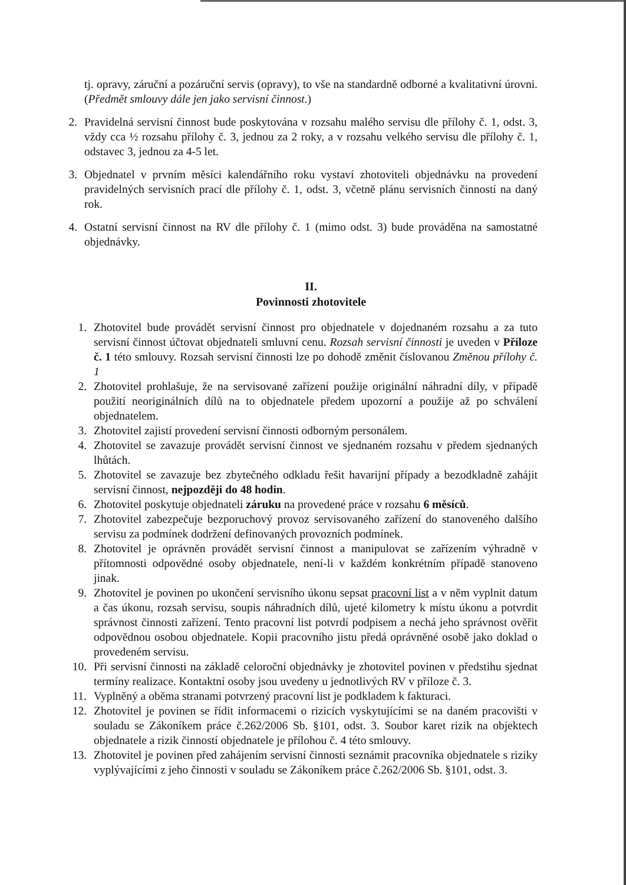tj. opravy, záruční a pozáruční servis (opravy), to vše na standardně odborné a kvalitativní úrovni. (Předmět smlouvy dále jen jako servisní činnost.)
2. Pravidelná servisní činnost bude poskytována v rozsahu malého servisu dle přílohy č. 1, odst. 3, vždy cca ½ rozsahu přílohy č. 3, jednou za 2 roky, a v rozsahu velkého servisu dle přílohy č. 1, odstavec 3, jednou za 4-5 let.
3. Objednatel v prvním měsíci kalendářního roku vystaví zhotoviteli objednávku na provedení pravidelných servisních prací dle přílohy č. 1, odst. 3, včetně plánu servisních činností na daný rok.
4. Ostatní servisní činnost na RV dle přílohy č. 1 (mimo odst. 3) bude prováděna na samostatné objednávky.
II.
Povinnosti zhotovitele
1. Zhotovitel bude provádět servisní činnost pro objednatele v dojednaném rozsahu a za tuto servisní činnost účtovat objednateli smluvní cenu. Rozsah servisní činnosti je uveden v Příloze č. 1 této smlouvy. Rozsah servisní činnosti lze po dohodě změnit číslovanou Změnou přílohy č. 1
2. Zhotovitel prohlašuje, že na servisované zařízení použije originální náhradní díly, v případě použití neoriginálních dílů na to objednatele předem upozorní a použije až po schválení objednatelem.
3. Zhotovitel zajistí provedení servisní činnosti odborným personálem.
4. Zhotovitel se zavazuje provádět servisní činnost ve sjednaném rozsahu v předem sjednaných lhůtách.
5. Zhotovitel se zavazuje bez zbytečného odkladu řešit havarijní případy a bezodkladně zahájit servisní činnost, nejpozději do 48 hodin.
6. Zhotovitel poskytuje objednateli záruku na provedené práce v rozsahu 6 měsíců.
7. Zhotovitel zabezpečuje bezporuchový provoz servisovaného zařízení do stanoveného dalšího servisu za podmínek dodržení definovaných provozních podmínek.
8. Zhotovitel je oprávněn provádět servisní činnost a manipulovat se zařízením výhradně v přítomnosti odpovědné osoby objednatele, není-li v každém konkrétním případě stanoveno jinak.
9. Zhotovitel je povinen po ukončení servisního úkonu sepsat pracovní list a v něm vyplnit datum a čas úkonu, rozsah servisu, soupis náhradních dílů, ujeté kilometry k místu úkonu a potvrdit správnost činnosti zařízení. Tento pracovní list potvrdí podpisem a nechá jeho správnost ověřit odpovědnou osobou objednatele. Kopii pracovního jistu předá oprávněné osobě jako doklad o provedeném servisu.
10. Při servisní činnosti na základě celoroční objednávky je zhotovitel povinen v předstihu sjednat termíny realizace. Kontaktní osoby jsou uvedeny u jednotlivých RV v příloze č. 3.
11. Vyplněný a oběma stranami potvrzený pracovní list je podkladem k fakturaci.
12. Zhotovitel je povinen se řídit informacemi o rizicích vyskytujícími se na daném pracovišti v souladu se Zákoníkem práce č.262/2006 Sb. §101, odst. 3. Soubor karet rizik na objektech objednatele a rizik činností objednatele je přílohou č. 4 této smlouvy.
13. Zhotovitel je povinen před zahájením servisní činnosti seznámit pracovníka objednatele s riziky vyplývajícími z jeho činnosti v souladu se Zákoníkem práce č.262/2006 Sb. §101, odst. 3.